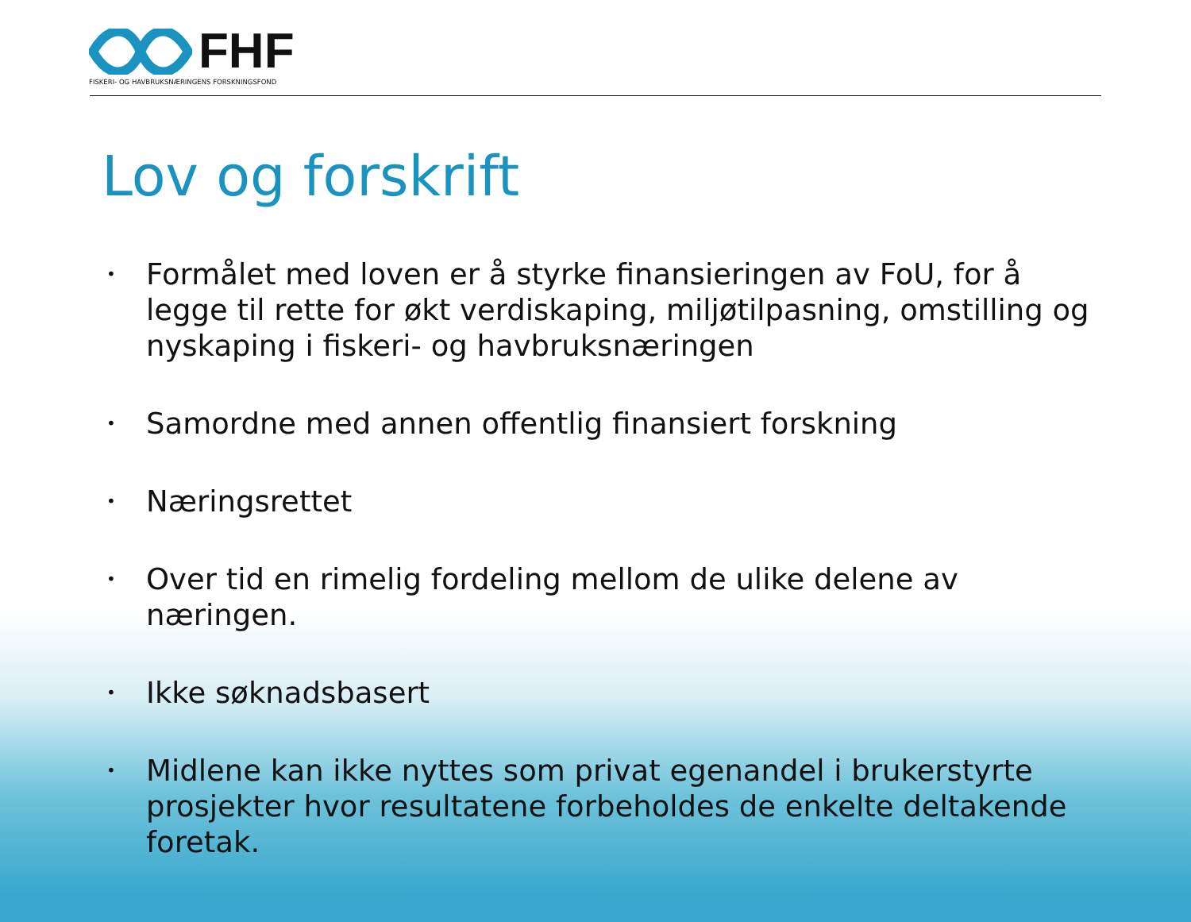FHF
FISKERI- OG HAVBRUKSNÆRINGENS FORSKNINGSFOND
Lov og forskrift
• Formålet med loven er å styrke finansieringen av FoU, for å legge til rette for økt verdiskaping, miljøtilpasning, omstilling og nyskaping i fiskeri- og havbruksnæringen
• Samordne med annen offentlig finansiert forskning
• Næringsrettet
• Over tid en rimelig fordeling mellom de ulike delene av næringen.
• Ikke søknadsbasert
• Midlene kan ikke nyttes som privat egenandel i brukerstyrte prosjekter hvor resultatene forbeholdes de enkelte deltakende foretak.